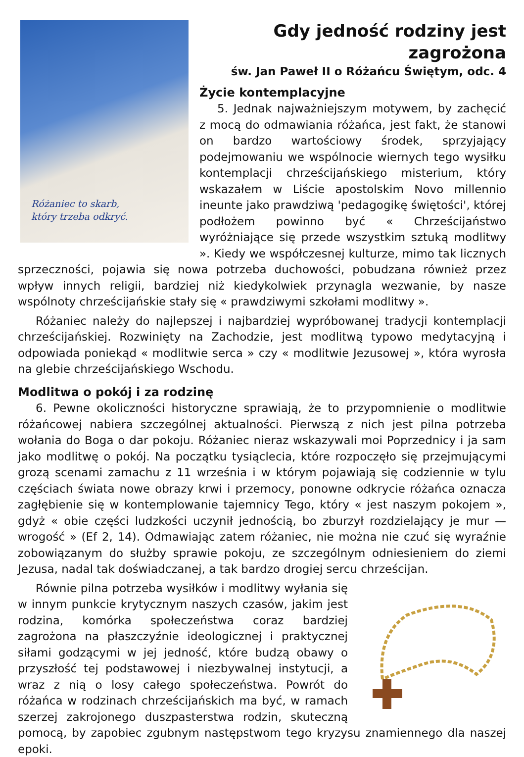Różaniec to skarb,
który trzeba odkryć.
Gdy jedność rodziny jest zagrożona
św. Jan Paweł II o Różańcu Świętym, odc. 4
Życie kontemplacyjne
5. Jednak najważniejszym motywem, by zachęcić z mocą do odmawiania różańca, jest fakt, że stanowi on bardzo wartościowy środek, sprzyjający podejmowaniu we wspólnocie wiernych tego wysiłku kontemplacji chrześcijańskiego misterium, który wskazałem w Liście apostolskim Novo millennio ineunte jako prawdziwą 'pedagogikę świętości', której podłożem powinno być « Chrześcijaństwo wyróżniające się przede wszystkim sztuką modlitwy ». Kiedy we współczesnej kulturze, mimo tak licznych sprzeczności, pojawia się nowa potrzeba duchowości, pobudzana również przez wpływ innych religii, bardziej niż kiedykolwiek przynagla wezwanie, by nasze wspólnoty chrześcijańskie stały się « prawdziwymi szkołami modlitwy ».
Różaniec należy do najlepszej i najbardziej wypróbowanej tradycji kontemplacji chrześcijańskiej. Rozwinięty na Zachodzie, jest modlitwą typowo medytacyjną i odpowiada poniekąd « modlitwie serca » czy « modlitwie Jezusowej », która wyrosła na glebie chrześcijańskiego Wschodu.
Modlitwa o pokój i za rodzinę
6. Pewne okoliczności historyczne sprawiają, że to przypomnienie o modlitwie różańcowej nabiera szczególnej aktualności. Pierwszą z nich jest pilna potrzeba wołania do Boga o dar pokoju. Różaniec nieraz wskazywali moi Poprzednicy i ja sam jako modlitwę o pokój. Na początku tysiąclecia, które rozpoczęło się przejmującymi grozą scenami zamachu z 11 września i w którym pojawiają się codziennie w tylu częściach świata nowe obrazy krwi i przemocy, ponowne odkrycie różańca oznacza zagłębienie się w kontemplowanie tajemnicy Tego, który « jest naszym pokojem », gdyż « obie części ludzkości uczynił jednością, bo zburzył rozdzielający je mur — wrogość » (Ef 2, 14). Odmawiając zatem różaniec, nie można nie czuć się wyraźnie zobowiązanym do służby sprawie pokoju, ze szczególnym odniesieniem do ziemi Jezusa, nadal tak doświadczanej, a tak bardzo drogiej sercu chrześcijan.
Równie pilna potrzeba wysiłków i modlitwy wyłania się w innym punkcie krytycznym naszych czasów, jakim jest rodzina, komórka społeczeństwa coraz bardziej zagrożona na płaszczyźnie ideologicznej i praktycznej siłami godzącymi w jej jedność, które budzą obawy o przyszłość tej podstawowej i niezbywalnej instytucji, a wraz z nią o losy całego społeczeństwa. Powrót do różańca w rodzinach chrześcijańskich ma być, w ramach szerzej zakrojonego duszpasterstwa rodzin, skuteczną pomocą, by zapobiec zgubnym następstwom tego kryzysu znamiennego dla naszej epoki.